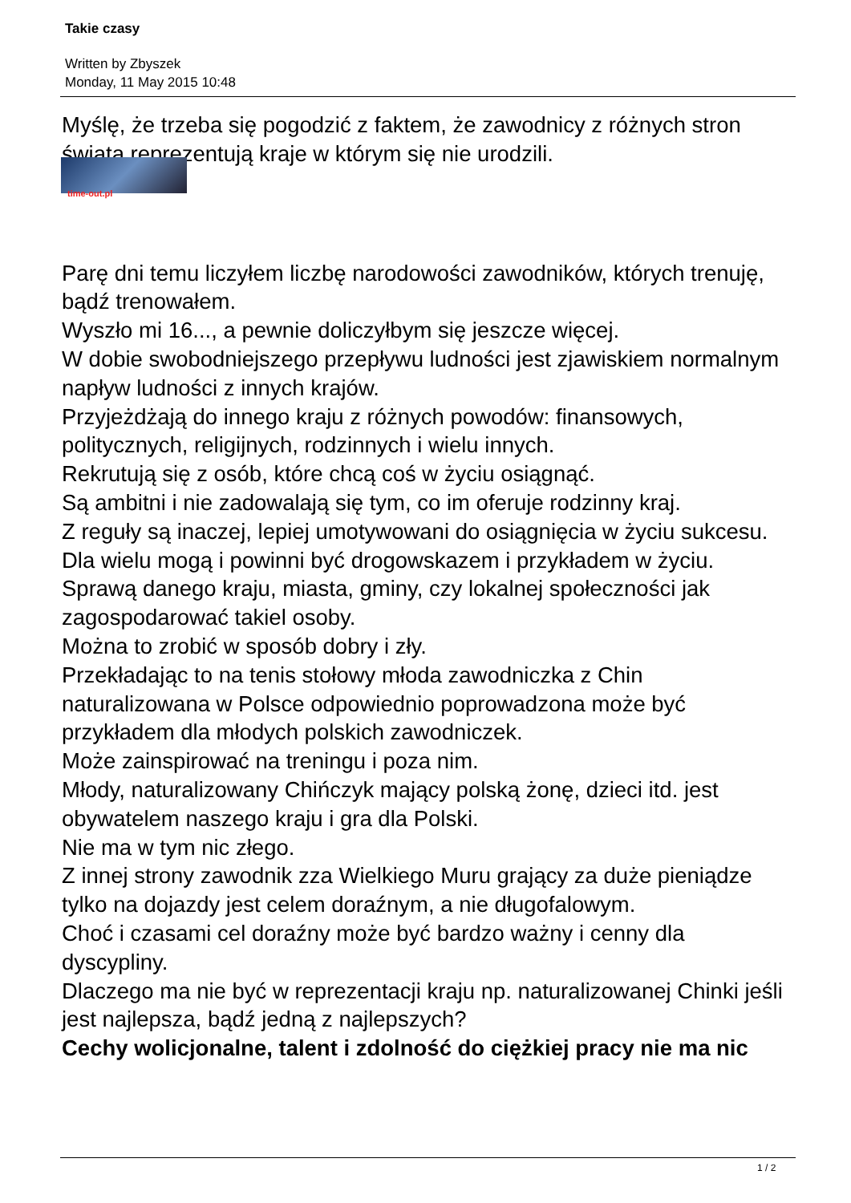Takie czasy
Written by Zbyszek
Monday, 11 May 2015 10:48
Myślę, że trzeba się pogodzić z faktem, że zawodnicy z różnych stron świata reprezentują kraje w którym się nie urodzili.
time-out.pl
Parę dni temu liczyłem liczbę narodowości zawodników, których trenuję, bądź trenowałem.
Wyszło mi 16..., a pewnie doliczyłbym się jeszcze więcej.
W dobie swobodniejszego przepływu ludności jest zjawiskiem normalnym napływ ludności z innych krajów.
Przyjeżdżają do innego kraju z różnych powodów: finansowych, politycznych, religijnych, rodzinnych i wielu innych.
Rekrutują się z osób, które chcą coś w życiu osiągnąć.
Są ambitni i nie zadowalają się tym, co im oferuje rodzinny kraj.
Z reguły są inaczej, lepiej umotywowani do osiągnięcia w życiu sukcesu.
Dla wielu mogą i powinni być drogowskazem i przykładem w życiu.
Sprawą danego kraju, miasta, gminy, czy lokalnej społeczności jak zagospodarować takiel osoby.
Można to zrobić w sposób dobry i zły.
Przekładając to na tenis stołowy młoda zawodniczka z Chin naturalizowana w Polsce odpowiednio poprowadzona może być przykładem dla młodych polskich zawodniczek.
Może zainspirować na treningu i poza nim.
Młody, naturalizowany Chińczyk mający polską żonę, dzieci itd. jest obywatelem naszego kraju i gra dla Polski.
Nie ma w tym nic złego.
Z innej strony zawodnik zza Wielkiego Muru grający za duże pieniądze tylko na dojazdy jest celem doraźnym, a nie długofalowym.
Choć i czasami cel doraźny może być bardzo ważny i cenny dla dyscypliny.
Dlaczego ma nie być w reprezentacji kraju np. naturalizowanej Chinki jeśli jest najlepsza, bądź jedną z najlepszych?
Cechy wolicjonalne, talent i zdolność do ciężkiej pracy nie ma nic
1 / 2